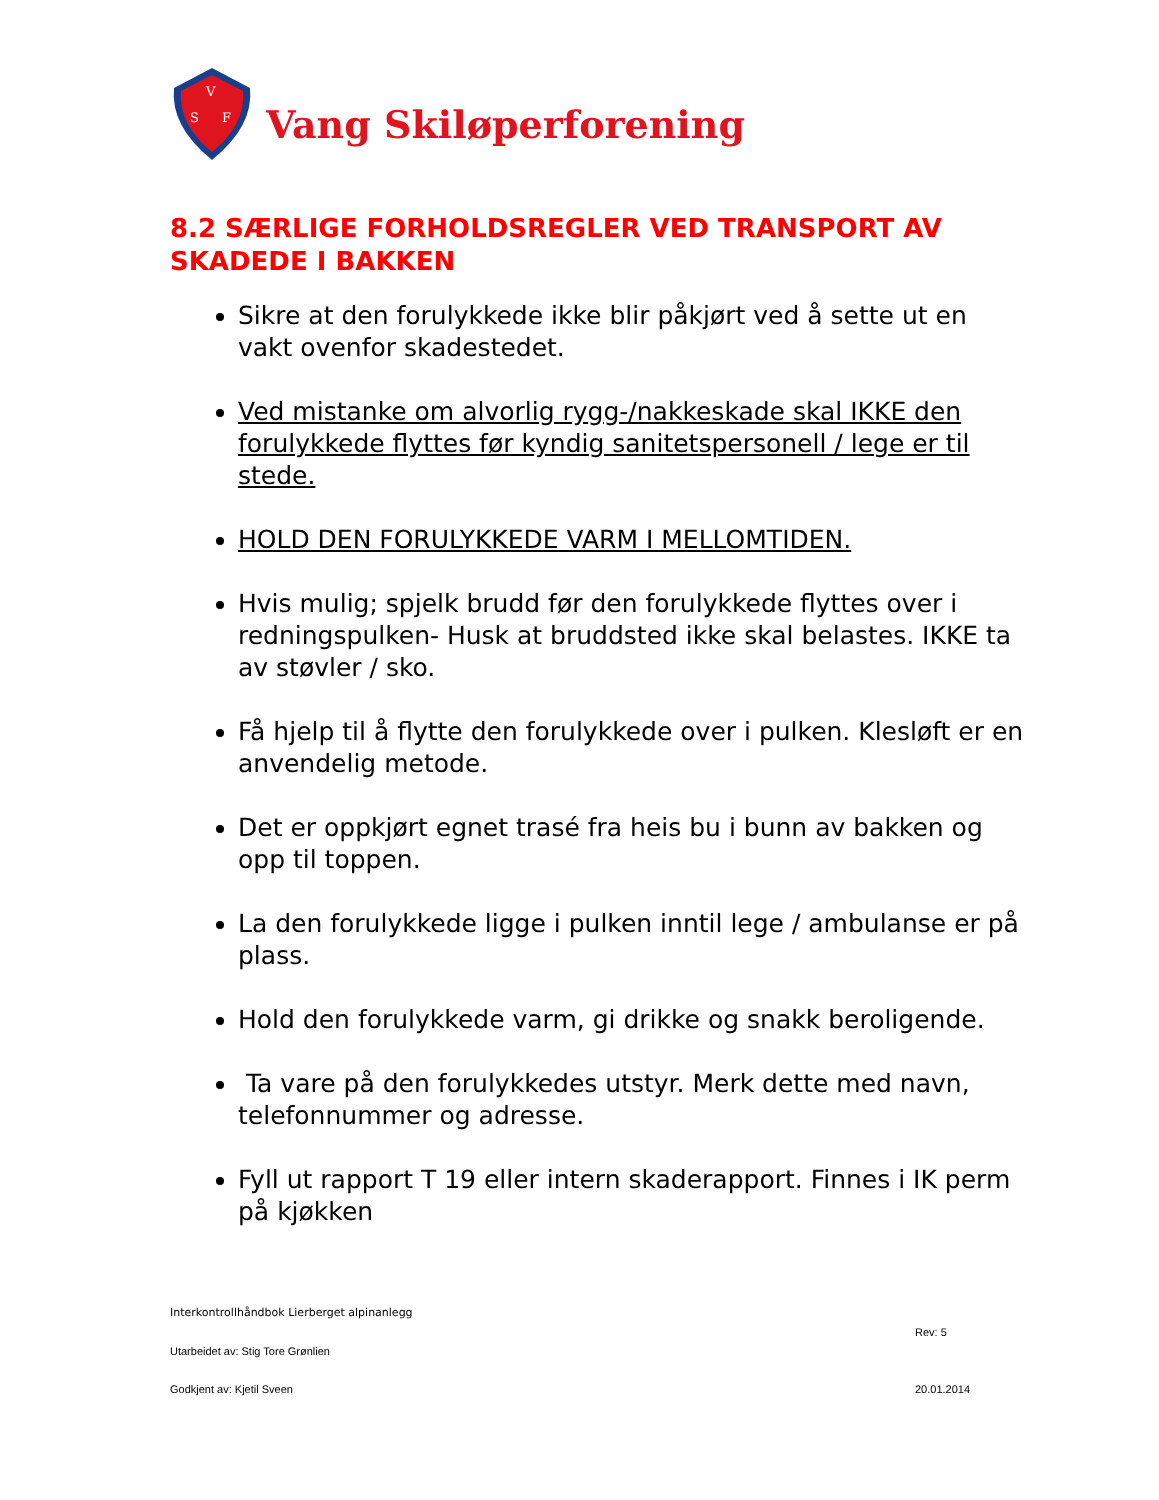V
S
F
Vang Skiløperforening
8.2 SÆRLIGE FORHOLDSREGLER VED TRANSPORT AV SKADEDE I BAKKEN
Sikre at den forulykkede ikke blir påkjørt ved å sette ut en vakt ovenfor skadestedet.
Ved mistanke om alvorlig rygg-/nakkeskade skal IKKE den forulykkede flyttes før kyndig sanitetspersonell / lege er til stede.
HOLD DEN FORULYKKEDE VARM I MELLOMTIDEN.
Hvis mulig; spjelk brudd før den forulykkede flyttes over i redningspulken- Husk at bruddsted ikke skal belastes. IKKE ta av støvler / sko.
Få hjelp til å flytte den forulykkede over i pulken. Klesløft er en anvendelig metode.
Det er oppkjørt egnet trasé fra heis bu i bunn av bakken og opp til toppen.
La den forulykkede ligge i pulken inntil lege / ambulanse er på plass.
Hold den forulykkede varm, gi drikke og snakk beroligende.
Ta vare på den forulykkedes utstyr. Merk dette med navn, telefonnummer og adresse.
Fyll ut rapport T 19 eller intern skaderapport. Finnes i IK perm på kjøkken
Interkontrollhåndbok Lierberget alpinanlegg
Rev: 5
Utarbeidet av: Stig Tore Grønlien
Godkjent av: Kjetil Sveen 20.01.2014